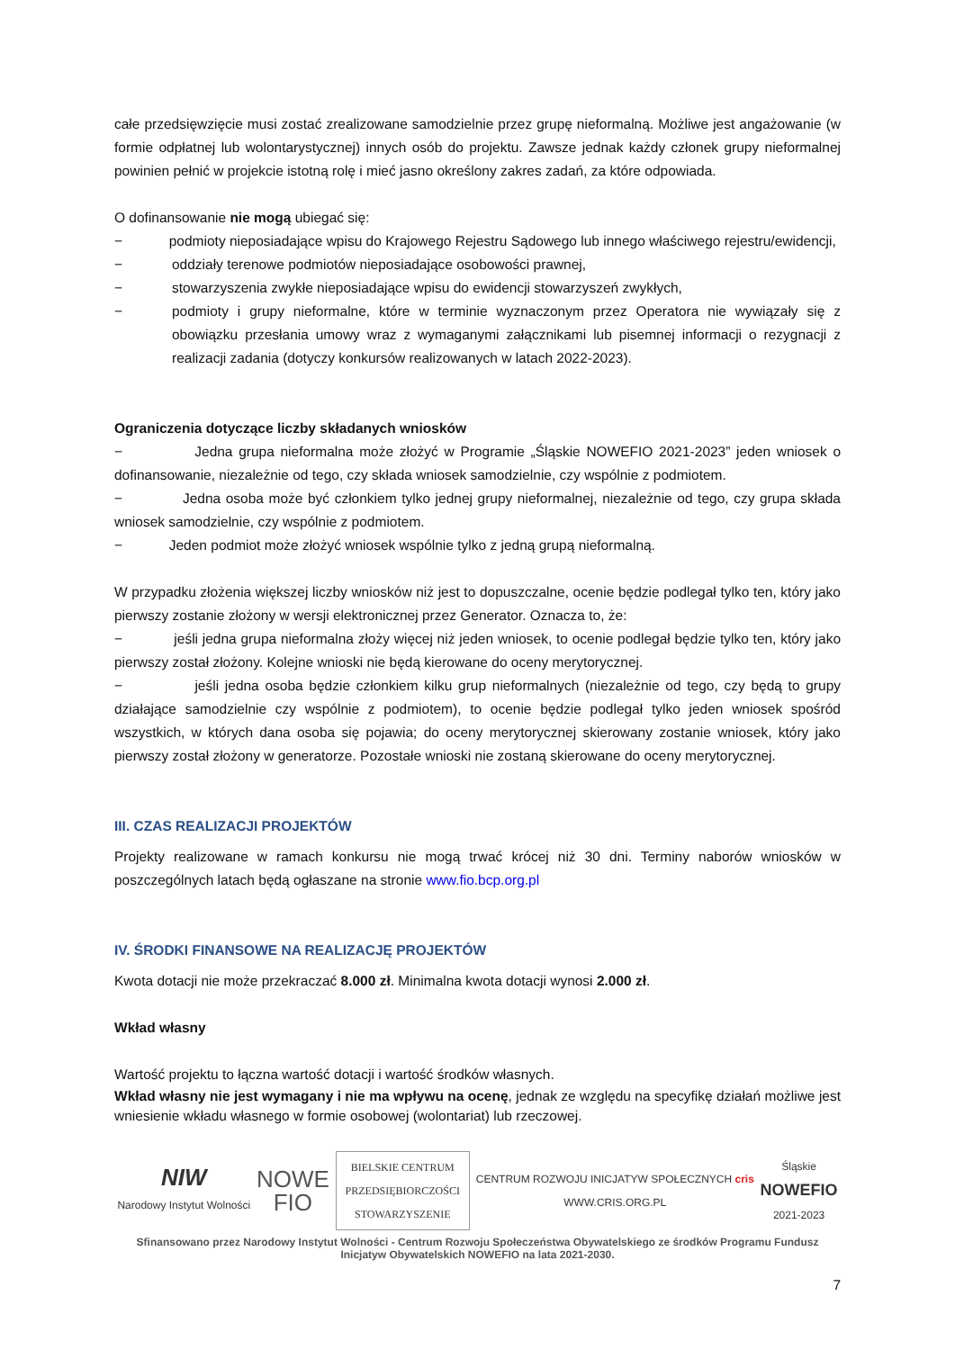całe przedsięwzięcie musi zostać zrealizowane samodzielnie przez grupę nieformalną. Możliwe jest angażowanie (w formie odpłatnej lub wolontarystycznej) innych osób do projektu. Zawsze jednak każdy członek grupy nieformalnej powinien pełnić w projekcie istotną rolę i mieć jasno określony zakres zadań, za które odpowiada.
O dofinansowanie nie mogą ubiegać się:
− podmioty nieposiadające wpisu do Krajowego Rejestru Sądowego lub innego właściwego rejestru/ewidencji,
− oddziały terenowe podmiotów nieposiadające osobowości prawnej,
− stowarzyszenia zwykłe nieposiadające wpisu do ewidencji stowarzyszeń zwykłych,
− podmioty i grupy nieformalne, które w terminie wyznaczonym przez Operatora nie wywiązały się z obowiązku przesłania umowy wraz z wymaganymi załącznikami lub pisemnej informacji o rezygnacji z realizacji zadania (dotyczy konkursów realizowanych w latach 2022-2023).
Ograniczenia dotyczące liczby składanych wniosków
− Jedna grupa nieformalna może złożyć w Programie „Śląskie NOWEFIO 2021-2023” jeden wniosek o dofinansowanie, niezależnie od tego, czy składa wniosek samodzielnie, czy wspólnie z podmiotem.
− Jedna osoba może być członkiem tylko jednej grupy nieformalnej, niezależnie od tego, czy grupa składa wniosek samodzielnie, czy wspólnie z podmiotem.
− Jeden podmiot może złożyć wniosek wspólnie tylko z jedną grupą nieformalną.
W przypadku złożenia większej liczby wniosków niż jest to dopuszczalne, ocenie będzie podlegał tylko ten, który jako pierwszy zostanie złożony w wersji elektronicznej przez Generator. Oznacza to, że:
− jeśli jedna grupa nieformalna złoży więcej niż jeden wniosek, to ocenie podlegał będzie tylko ten, który jako pierwszy został złożony. Kolejne wnioski nie będą kierowane do oceny merytorycznej.
− jeśli jedna osoba będzie członkiem kilku grup nieformalnych (niezależnie od tego, czy będą to grupy działające samodzielnie czy wspólnie z podmiotem), to ocenie będzie podlegał tylko jeden wniosek spośród wszystkich, w których dana osoba się pojawia; do oceny merytorycznej skierowany zostanie wniosek, który jako pierwszy został złożony w generatorze. Pozostałe wnioski nie zostaną skierowane do oceny merytorycznej.
III. CZAS REALIZACJI PROJEKTÓW
Projekty realizowane w ramach konkursu nie mogą trwać krócej niż 30 dni. Terminy naborów wniosków w poszczególnych latach będą ogłaszane na stronie www.fio.bcp.org.pl
IV. ŚRODKI FINANSOWE NA REALIZACJĘ PROJEKTÓW
Kwota dotacji nie może przekraczać 8.000 zł. Minimalna kwota dotacji wynosi 2.000 zł.
Wkład własny
Wartość projektu to łączna wartość dotacji i wartość środków własnych.
Wkład własny nie jest wymagany i nie ma wpływu na ocenę, jednak ze względu na specyfikę działań możliwe jest wniesienie wkładu własnego w formie osobowej (wolontariat) lub rzeczowej.
NIW
Narodowy Instytut Wolności
NOWE
FIO
BIELSKIE CENTRUM
PRZEDSIĘBIORCZOŚCI
STOWARZYSZENIE
CENTRUM ROZWOJU INICJATYW SPOŁECZNYCH cris
WWW.CRIS.ORG.PL
Śląskie
NOWEFIO
2021-2023
Sfinansowano przez Narodowy Instytut Wolności - Centrum Rozwoju Społeczeństwa Obywatelskiego ze środków Programu Fundusz Inicjatyw Obywatelskich NOWEFIO na lata 2021-2030.
7